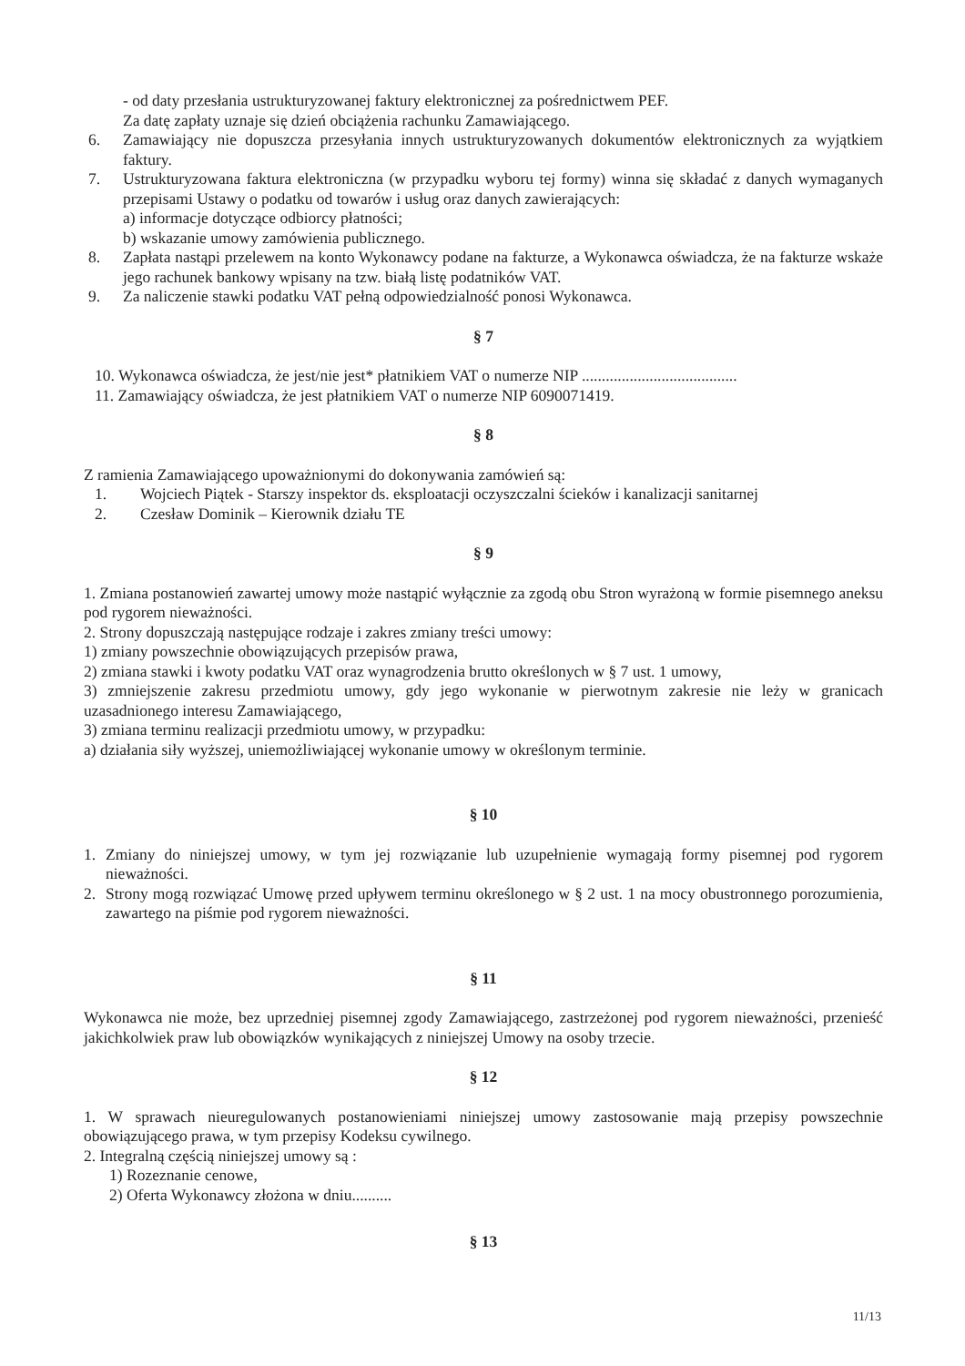- od daty przesłania ustrukturyzowanej faktury elektronicznej za pośrednictwem PEF.
Za datę zapłaty uznaje się dzień obciążenia rachunku Zamawiającego.
6. Zamawiający nie dopuszcza przesyłania innych ustrukturyzowanych dokumentów elektronicznych za wyjątkiem faktury.
7. Ustrukturyzowana faktura elektroniczna (w przypadku wyboru tej formy) winna się składać z danych wymaganych przepisami Ustawy o podatku od towarów i usług oraz danych zawierających:
a) informacje dotyczące odbiorcy płatności;
b) wskazanie umowy zamówienia publicznego.
8. Zapłata nastąpi przelewem na konto Wykonawcy podane na fakturze, a Wykonawca oświadcza, że na fakturze wskaże jego rachunek bankowy wpisany na tzw. białą listę podatników VAT.
9. Za naliczenie stawki podatku VAT pełną odpowiedzialność ponosi Wykonawca.
§ 7
10. Wykonawca oświadcza, że jest/nie jest* płatnikiem VAT o numerze NIP .......................................
11. Zamawiający oświadcza, że jest płatnikiem VAT o numerze NIP 6090071419.
§ 8
Z ramienia Zamawiającego upoważnionymi do dokonywania zamówień są:
1. Wojciech Piątek - Starszy inspektor ds. eksploatacji oczyszczalni ścieków i kanalizacji sanitarnej
2. Czesław Dominik – Kierownik działu TE
§ 9
1. Zmiana postanowień zawartej umowy może nastąpić wyłącznie za zgodą obu Stron wyrażoną w formie pisemnego aneksu pod rygorem nieważności.
2. Strony dopuszczają następujące rodzaje i zakres zmiany treści umowy:
1) zmiany powszechnie obowiązujących przepisów prawa,
2) zmiana stawki i kwoty podatku VAT oraz wynagrodzenia brutto określonych w § 7 ust. 1 umowy,
3) zmniejszenie zakresu przedmiotu umowy, gdy jego wykonanie w pierwotnym zakresie nie leży w granicach uzasadnionego interesu Zamawiającego,
3) zmiana terminu realizacji przedmiotu umowy, w przypadku:
a) działania siły wyższej, uniemożliwiającej wykonanie umowy w określonym terminie.
§ 10
1. Zmiany do niniejszej umowy, w tym jej rozwiązanie lub uzupełnienie wymagają formy pisemnej pod rygorem nieważności.
2. Strony mogą rozwiązać Umowę przed upływem terminu określonego w § 2 ust. 1 na mocy obustronnego porozumienia, zawartego na piśmie pod rygorem nieważności.
§ 11
Wykonawca nie może, bez uprzedniej pisemnej zgody Zamawiającego, zastrzeżonej pod rygorem nieważności, przenieść jakichkolwiek praw lub obowiązków wynikających z niniejszej Umowy na osoby trzecie.
§ 12
1. W sprawach nieuregulowanych postanowieniami niniejszej umowy zastosowanie mają przepisy powszechnie obowiązującego prawa, w tym przepisy Kodeksu cywilnego.
2. Integralną częścią niniejszej umowy są :
1) Rozeznanie cenowe,
2) Oferta Wykonawcy złożona w dniu..........
§ 13
11/13